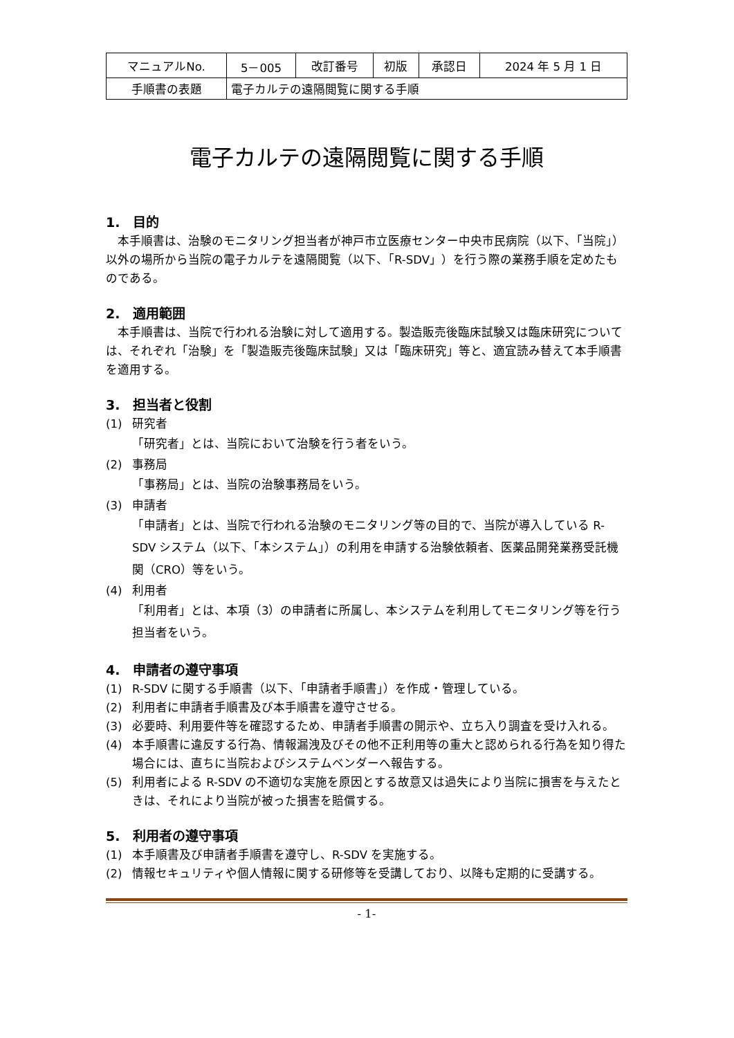| マニュアルNo. | 5－005 | 改訂番号 | 初版 | 承認日 | 2024 年 5 月 1 日 |
| 手順書の表題 | 電子カルテの遠隔閲覧に関する手順 | | | | |
電子カルテの遠隔閲覧に関する手順
1.　目的
本手順書は、治験のモニタリング担当者が神戸市立医療センター中央市民病院（以下、「当院」）以外の場所から当院の電子カルテを遠隔閲覧（以下、「R-SDV」）を行う際の業務手順を定めたものである。
2.　適用範囲
本手順書は、当院で行われる治験に対して適用する。製造販売後臨床試験又は臨床研究については、それぞれ「治験」を「製造販売後臨床試験」又は「臨床研究」等と、適宜読み替えて本手順書を適用する。
3.　担当者と役割
(1) 研究者
「研究者」とは、当院において治験を行う者をいう。
(2) 事務局
「事務局」とは、当院の治験事務局をいう。
(3) 申請者
「申請者」とは、当院で行われる治験のモニタリング等の目的で、当院が導入している R-SDV システム（以下、「本システム」）の利用を申請する治験依頼者、医薬品開発業務受託機関（CRO）等をいう。
(4) 利用者
「利用者」とは、本項（3）の申請者に所属し、本システムを利用してモニタリング等を行う担当者をいう。
4.　申請者の遵守事項
(1) R-SDV に関する手順書（以下、「申請者手順書」）を作成・管理している。
(2) 利用者に申請者手順書及び本手順書を遵守させる。
(3) 必要時、利用要件等を確認するため、申請者手順書の開示や、立ち入り調査を受け入れる。
(4) 本手順書に違反する行為、情報漏洩及びその他不正利用等の重大と認められる行為を知り得た場合には、直ちに当院およびシステムベンダーへ報告する。
(5) 利用者による R-SDV の不適切な実施を原因とする故意又は過失により当院に損害を与えたときは、それにより当院が被った損害を賠償する。
5.　利用者の遵守事項
(1) 本手順書及び申請者手順書を遵守し、R-SDV を実施する。
(2) 情報セキュリティや個人情報に関する研修等を受講しており、以降も定期的に受講する。
- 1-